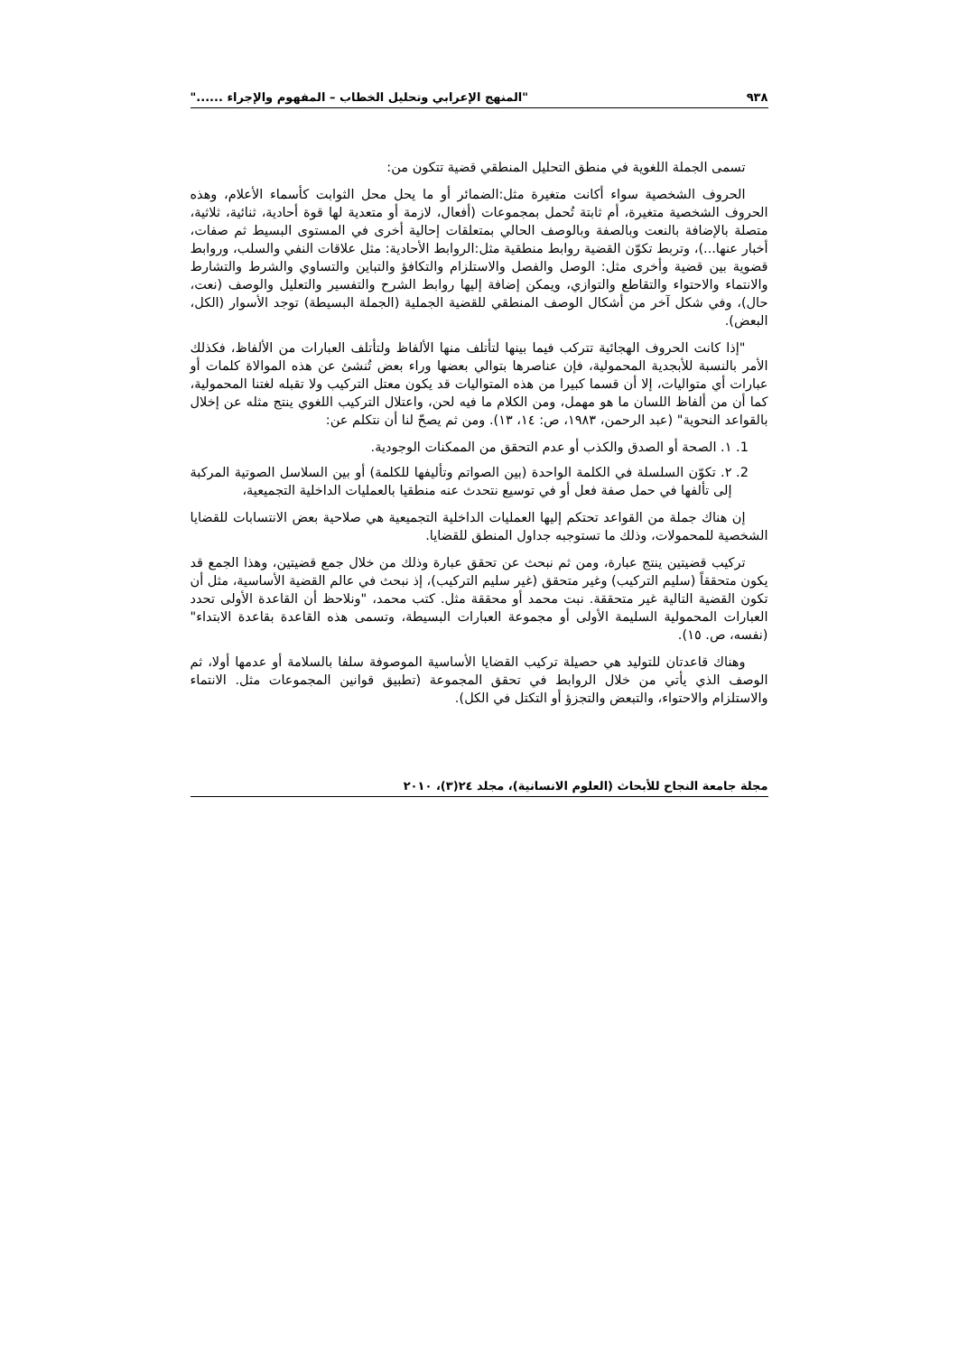٩٣٨ "المنهج الإعرابي وتحليل الخطاب – المفهوم والإجراء ......"
تسمى الجملة اللغوية في منطق التحليل المنطقي قضية تتكون من:
الحروف الشخصية سواء أكانت متغيرة مثل:الضمائر أو ما يحل محل الثوابت كأسماء الأعلام، وهذه الحروف الشخصية متغيرة، أم ثابتة تُحمل بمجموعات (أفعال، لازمة أو متعدية لها قوة أحادية، ثنائية، ثلاثية، متصلة بالإضافة بالنعت وبالصفة وبالوصف الحالي بمتعلقات إحالية أخرى في المستوى البسيط ثم صفات، أخبار عنها...)، وتربط تكوّن القضية روابط منطقية مثل:الروابط الأحادية: مثل علاقات النفي والسلب، وروابط قضوية بين قضية وأخرى مثل: الوصل والفصل والاستلزام والتكافؤ والتباين والتساوي والشرط والتشارط والانتماء والاحتواء والتقاطع والتوازي، ويمكن إضافة إليها روابط الشرح والتفسير والتعليل والوصف (نعت، حال)، وفي شكل آخر من أشكال الوصف المنطقي للقضية الجملية (الجملة البسيطة) توجد الأسوار (الكل، البعض).
"إذا كانت الحروف الهجائية تتركب فيما بينها لتأتلف منها الألفاظ ولتأتلف العبارات من الألفاظ، فكذلك الأمر بالنسبة للأبجدية المحمولية، فإن عناصرها بتوالي بعضها وراء بعض تُنشئ عن هذه الموالاة كلمات أو عبارات أي متواليات، إلا أن قسما كبيرا من هذه المتواليات قد يكون معتل التركيب ولا تقبله لغتنا المحمولية، كما أن من ألفاظ اللسان ما هو مهمل، ومن الكلام ما فيه لحن، واعتلال التركيب اللغوي ينتج مثله عن إخلال بالقواعد النحوية" (عبد الرحمن، ١٩٨٣، ص: ١٤، ١٣). ومن ثم يصحّ لنا أن نتكلم عن:
1. ١. الصحة أو الصدق والكذب أو عدم التحقق من الممكنات الوجودية.
2. ٢. تكوّن السلسلة في الكلمة الواحدة (بين الصواتم وتأليفها للكلمة) أو بين السلاسل الصوتية المركبة إلى تألفها في حمل صفة فعل أو في توسيع نتحدث عنه منطقيا بالعمليات الداخلية التجميعية،
إن هناك جملة من القواعد تحتكم إليها العمليات الداخلية التجميعية هي صلاحية بعض الانتسابات للقضايا الشخصية للمحمولات، وذلك ما تستوجبه جداول المنطق للقضايا.
تركيب قضيتين ينتج عبارة، ومن ثم نبحث عن تحقق عبارة وذلك من خلال جمع قضيتين، وهذا الجمع قد يكون متحققاً (سليم التركيب) وغير متحقق (غير سليم التركيب)، إذ نبحث في عالم القضية الأساسية، مثل أن تكون القضية التالية غير متحققة. نبت محمد أو محققة مثل. كتب محمد، "ونلاحظ أن القاعدة الأولى تحدد العبارات المحمولية السليمة الأولى أو مجموعة العبارات البسيطة، وتسمى هذه القاعدة بقاعدة الابتداء" (نفسه، ص. ١٥).
وهناك قاعدتان للتوليد هي حصيلة تركيب القضايا الأساسية الموصوفة سلفا بالسلامة أو عدمها أولا، ثم الوصف الذي يأتي من خلال الروابط في تحقق المجموعة (تطبيق قوانين المجموعات مثل. الانتماء والاستلزام والاحتواء، والتبعض والتجزؤ أو التكتل في الكل).
مجلة جامعة النجاح للأبحاث (العلوم الانسانية)، مجلد ٢٤(٣)، ٢٠١٠